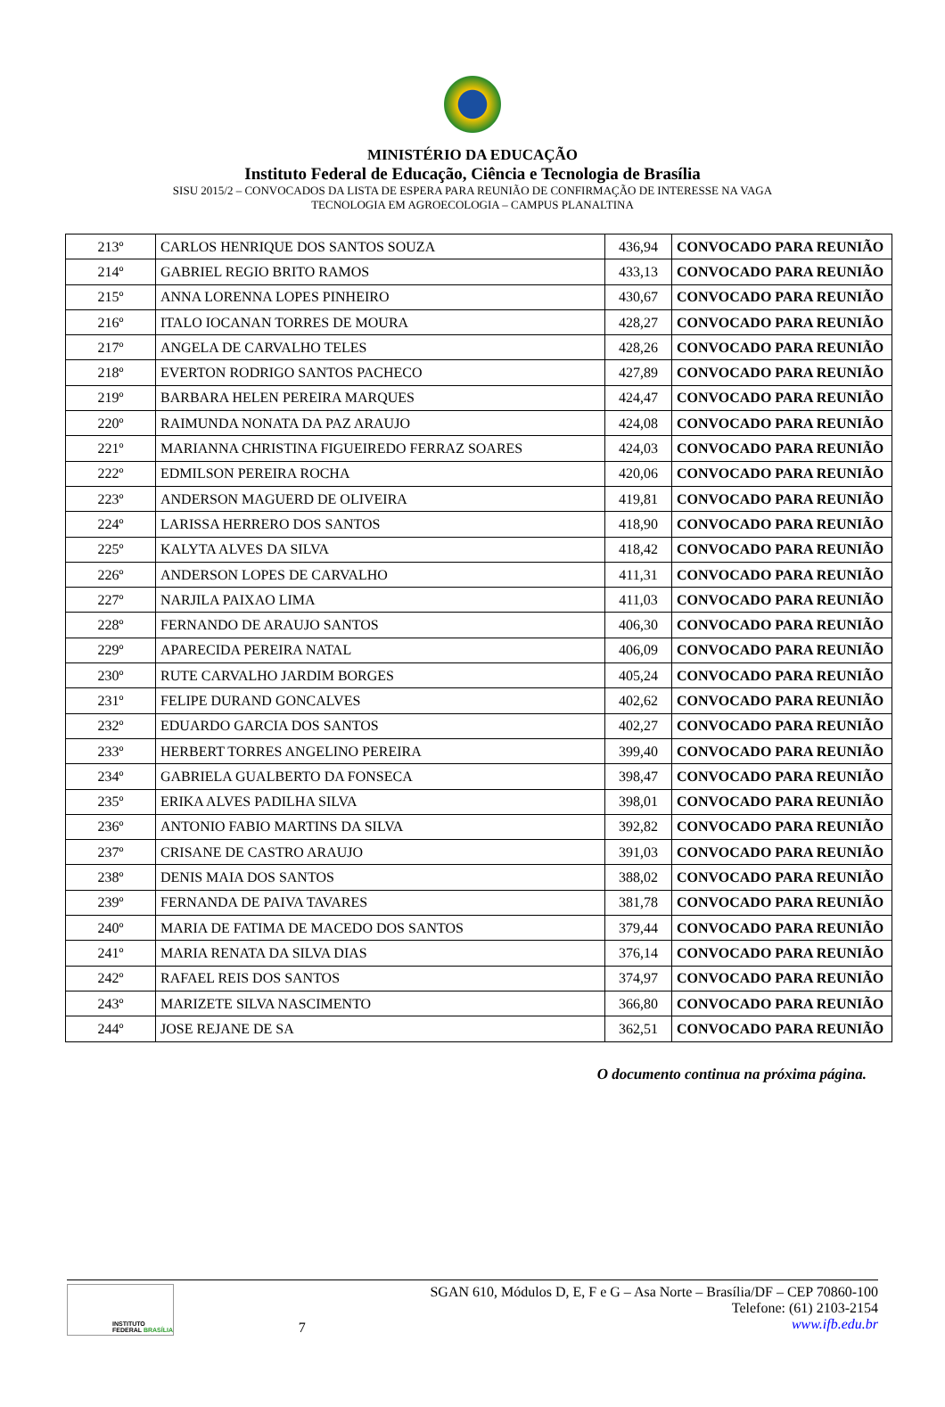MINISTÉRIO DA EDUCAÇÃO
Instituto Federal de Educação, Ciência e Tecnologia de Brasília
SISU 2015/2 – CONVOCADOS DA LISTA DE ESPERA PARA REUNIÃO DE CONFIRMAÇÃO DE INTERESSE NA VAGA
TECNOLOGIA EM AGROECOLOGIA – CAMPUS PLANALTINA
| 213º | CARLOS HENRIQUE DOS SANTOS SOUZA | 436,94 | CONVOCADO PARA REUNIÃO |
| 214º | GABRIEL REGIO BRITO RAMOS | 433,13 | CONVOCADO PARA REUNIÃO |
| 215º | ANNA LORENNA LOPES PINHEIRO | 430,67 | CONVOCADO PARA REUNIÃO |
| 216º | ITALO IOCANAN TORRES DE MOURA | 428,27 | CONVOCADO PARA REUNIÃO |
| 217º | ANGELA DE CARVALHO TELES | 428,26 | CONVOCADO PARA REUNIÃO |
| 218º | EVERTON RODRIGO SANTOS PACHECO | 427,89 | CONVOCADO PARA REUNIÃO |
| 219º | BARBARA HELEN PEREIRA MARQUES | 424,47 | CONVOCADO PARA REUNIÃO |
| 220º | RAIMUNDA NONATA DA PAZ ARAUJO | 424,08 | CONVOCADO PARA REUNIÃO |
| 221º | MARIANNA CHRISTINA FIGUEIREDO FERRAZ SOARES | 424,03 | CONVOCADO PARA REUNIÃO |
| 222º | EDMILSON PEREIRA ROCHA | 420,06 | CONVOCADO PARA REUNIÃO |
| 223º | ANDERSON MAGUERD DE OLIVEIRA | 419,81 | CONVOCADO PARA REUNIÃO |
| 224º | LARISSA HERRERO DOS SANTOS | 418,90 | CONVOCADO PARA REUNIÃO |
| 225º | KALYTA ALVES DA SILVA | 418,42 | CONVOCADO PARA REUNIÃO |
| 226º | ANDERSON LOPES DE CARVALHO | 411,31 | CONVOCADO PARA REUNIÃO |
| 227º | NARJILA PAIXAO LIMA | 411,03 | CONVOCADO PARA REUNIÃO |
| 228º | FERNANDO DE ARAUJO SANTOS | 406,30 | CONVOCADO PARA REUNIÃO |
| 229º | APARECIDA PEREIRA NATAL | 406,09 | CONVOCADO PARA REUNIÃO |
| 230º | RUTE CARVALHO JARDIM BORGES | 405,24 | CONVOCADO PARA REUNIÃO |
| 231º | FELIPE DURAND GONCALVES | 402,62 | CONVOCADO PARA REUNIÃO |
| 232º | EDUARDO GARCIA DOS SANTOS | 402,27 | CONVOCADO PARA REUNIÃO |
| 233º | HERBERT TORRES ANGELINO PEREIRA | 399,40 | CONVOCADO PARA REUNIÃO |
| 234º | GABRIELA GUALBERTO DA FONSECA | 398,47 | CONVOCADO PARA REUNIÃO |
| 235º | ERIKA ALVES PADILHA SILVA | 398,01 | CONVOCADO PARA REUNIÃO |
| 236º | ANTONIO FABIO MARTINS DA SILVA | 392,82 | CONVOCADO PARA REUNIÃO |
| 237º | CRISANE DE CASTRO ARAUJO | 391,03 | CONVOCADO PARA REUNIÃO |
| 238º | DENIS MAIA DOS SANTOS | 388,02 | CONVOCADO PARA REUNIÃO |
| 239º | FERNANDA DE PAIVA TAVARES | 381,78 | CONVOCADO PARA REUNIÃO |
| 240º | MARIA DE FATIMA DE MACEDO DOS SANTOS | 379,44 | CONVOCADO PARA REUNIÃO |
| 241º | MARIA RENATA DA SILVA DIAS | 376,14 | CONVOCADO PARA REUNIÃO |
| 242º | RAFAEL REIS DOS SANTOS | 374,97 | CONVOCADO PARA REUNIÃO |
| 243º | MARIZETE SILVA NASCIMENTO | 366,80 | CONVOCADO PARA REUNIÃO |
| 244º | JOSE REJANE DE SA | 362,51 | CONVOCADO PARA REUNIÃO |
O documento continua na próxima página.
INSTITUTO FEDERAL BRASÍLIA
7 SGAN 610, Módulos D, E, F e G – Asa Norte – Brasília/DF – CEP 70860-100
Telefone: (61) 2103-2154
www.ifb.edu.br